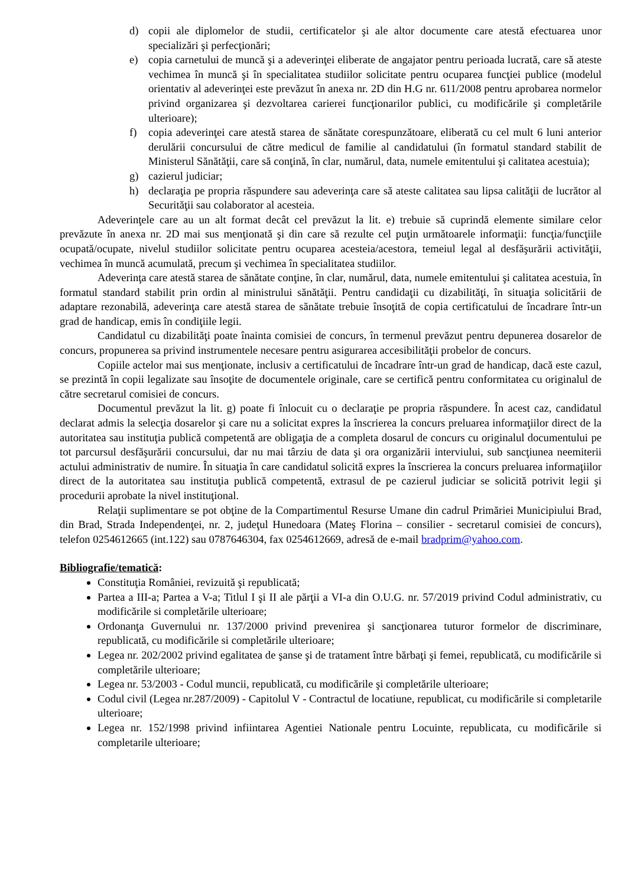d) copii ale diplomelor de studii, certificatelor şi ale altor documente care atestă efectuarea unor specializări şi perfecţionări;
e) copia carnetului de muncă şi a adeverinţei eliberate de angajator pentru perioada lucrată, care să ateste vechimea în muncă şi în specialitatea studiilor solicitate pentru ocuparea funcţiei publice (modelul orientativ al adeverinţei este prevăzut în anexa nr. 2D din H.G nr. 611/2008 pentru aprobarea normelor privind organizarea şi dezvoltarea carierei funcţionarilor publici, cu modificările şi completările ulterioare);
f) copia adeverinţei care atestă starea de sănătate corespunzătoare, eliberată cu cel mult 6 luni anterior derulării concursului de către medicul de familie al candidatului (în formatul standard stabilit de Ministerul Sănătăţii, care să conţină, în clar, numărul, data, numele emitentului şi calitatea acestuia);
g) cazierul judiciar;
h) declaraţia pe propria răspundere sau adeverinţa care să ateste calitatea sau lipsa calităţii de lucrător al Securităţii sau colaborator al acesteia.
Adeverinţele care au un alt format decât cel prevăzut la lit. e) trebuie să cuprindă elemente similare celor prevăzute în anexa nr. 2D mai sus menţionată şi din care să rezulte cel puţin următoarele informaţii: funcţia/funcţiile ocupată/ocupate, nivelul studiilor solicitate pentru ocuparea acesteia/acestora, temeiul legal al desfăşurării activităţii, vechimea în muncă acumulată, precum şi vechimea în specialitatea studiilor.
Adeverinţa care atestă starea de sănătate conţine, în clar, numărul, data, numele emitentului şi calitatea acestuia, în formatul standard stabilit prin ordin al ministrului sănătăţii. Pentru candidaţii cu dizabilităţi, în situaţia solicitării de adaptare rezonabilă, adeverinţa care atestă starea de sănătate trebuie însoţită de copia certificatului de încadrare într-un grad de handicap, emis în condiţiile legii.
Candidatul cu dizabilităţi poate înainta comisiei de concurs, în termenul prevăzut pentru depunerea dosarelor de concurs, propunerea sa privind instrumentele necesare pentru asigurarea accesibilităţii probelor de concurs.
Copiile actelor mai sus menţionate, inclusiv a certificatului de încadrare într-un grad de handicap, dacă este cazul, se prezintă în copii legalizate sau însoţite de documentele originale, care se certifică pentru conformitatea cu originalul de către secretarul comisiei de concurs.
Documentul prevăzut la lit. g) poate fi înlocuit cu o declaraţie pe propria răspundere. În acest caz, candidatul declarat admis la selecţia dosarelor şi care nu a solicitat expres la înscrierea la concurs preluarea informaţiilor direct de la autoritatea sau instituţia publică competentă are obligaţia de a completa dosarul de concurs cu originalul documentului pe tot parcursul desfăşurării concursului, dar nu mai târziu de data şi ora organizării interviului, sub sancţiunea neemiterii actului administrativ de numire. În situaţia în care candidatul solicită expres la înscrierea la concurs preluarea informaţiilor direct de la autoritatea sau instituţia publică competentă, extrasul de pe cazierul judiciar se solicită potrivit legii şi procedurii aprobate la nivel instituţional.
Relaţii suplimentare se pot obţine de la Compartimentul Resurse Umane din cadrul Primăriei Municipiului Brad, din Brad, Strada Independenţei, nr. 2, judeţul Hunedoara (Mateş Florina – consilier - secretarul comisiei de concurs), telefon 0254612665 (int.122) sau 0787646304, fax 0254612669, adresă de e-mail bradprim@yahoo.com.
Bibliografie/tematică:
Constituţia României, revizuită şi republicată;
Partea a III-a; Partea a V-a; Titlul I şi II ale părţii a VI-a din O.U.G. nr. 57/2019 privind Codul administrativ, cu modificările si completările ulterioare;
Ordonanţa Guvernului nr. 137/2000 privind prevenirea şi sancţionarea tuturor formelor de discriminare, republicată, cu modificările si completările ulterioare;
Legea nr. 202/2002 privind egalitatea de şanse şi de tratament între bărbaţi şi femei, republicată, cu modificările si completările ulterioare;
Legea nr. 53/2003 - Codul muncii, republicată, cu modificările şi completările ulterioare;
Codul civil (Legea nr.287/2009) - Capitolul V - Contractul de locatiune, republicat, cu modificările si completarile ulterioare;
Legea nr. 152/1998 privind infiintarea Agentiei Nationale pentru Locuinte, republicata, cu modificările si completarile ulterioare;